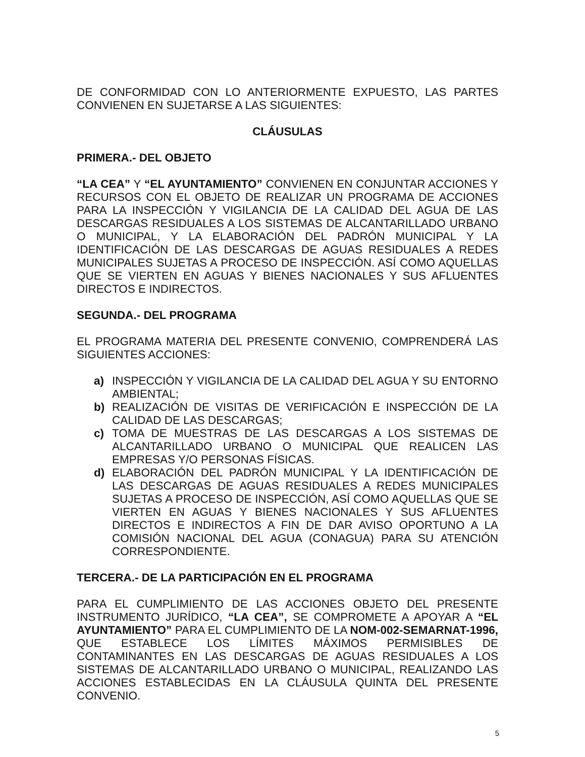DE CONFORMIDAD CON LO ANTERIORMENTE EXPUESTO, LAS PARTES CONVIENEN EN SUJETARSE A LAS SIGUIENTES:
CLÁUSULAS
PRIMERA.- DEL OBJETO
“LA CEA” Y “EL AYUNTAMIENTO” CONVIENEN EN CONJUNTAR ACCIONES Y RECURSOS CON EL OBJETO DE REALIZAR UN PROGRAMA DE ACCIONES PARA LA INSPECCIÓN Y VIGILANCIA DE LA CALIDAD DEL AGUA DE LAS DESCARGAS RESIDUALES A LOS SISTEMAS DE ALCANTARILLADO URBANO O MUNICIPAL, Y LA ELABORACIÓN DEL PADRÓN MUNICIPAL Y LA IDENTIFICACIÓN DE LAS DESCARGAS DE AGUAS RESIDUALES A REDES MUNICIPALES SUJETAS A PROCESO DE INSPECCIÓN. ASÍ COMO AQUELLAS QUE SE VIERTEN EN AGUAS Y BIENES NACIONALES Y SUS AFLUENTES DIRECTOS E INDIRECTOS.
SEGUNDA.- DEL PROGRAMA
EL PROGRAMA MATERIA DEL PRESENTE CONVENIO, COMPRENDERÁ LAS SIGUIENTES ACCIONES:
a) INSPECCIÓN Y VIGILANCIA DE LA CALIDAD DEL AGUA Y SU ENTORNO AMBIENTAL;
b) REALIZACIÓN DE VISITAS DE VERIFICACIÓN E INSPECCIÓN DE LA CALIDAD DE LAS DESCARGAS;
c) TOMA DE MUESTRAS DE LAS DESCARGAS A LOS SISTEMAS DE ALCANTARILLADO URBANO O MUNICIPAL QUE REALICEN LAS EMPRESAS Y/O PERSONAS FÍSICAS.
d) ELABORACIÓN DEL PADRÓN MUNICIPAL Y LA IDENTIFICACIÓN DE LAS DESCARGAS DE AGUAS RESIDUALES A REDES MUNICIPALES SUJETAS A PROCESO DE INSPECCIÓN, ASÍ COMO AQUELLAS QUE SE VIERTEN EN AGUAS Y BIENES NACIONALES Y SUS AFLUENTES DIRECTOS E INDIRECTOS A FIN DE DAR AVISO OPORTUNO A LA COMISIÓN NACIONAL DEL AGUA (CONAGUA) PARA SU ATENCIÓN CORRESPONDIENTE.
TERCERA.- DE LA PARTICIPACIÓN EN EL PROGRAMA
PARA EL CUMPLIMIENTO DE LAS ACCIONES OBJETO DEL PRESENTE INSTRUMENTO JURÍDICO, “LA CEA”, SE COMPROMETE A APOYAR A “EL AYUNTAMIENTO” PARA EL CUMPLIMIENTO DE LA NOM-002-SEMARNAT-1996, QUE ESTABLECE LOS LÍMITES MÁXIMOS PERMISIBLES DE CONTAMINANTES EN LAS DESCARGAS DE AGUAS RESIDUALES A LOS SISTEMAS DE ALCANTARILLADO URBANO O MUNICIPAL, REALIZANDO LAS ACCIONES ESTABLECIDAS EN LA CLÁUSULA QUINTA DEL PRESENTE CONVENIO.
5